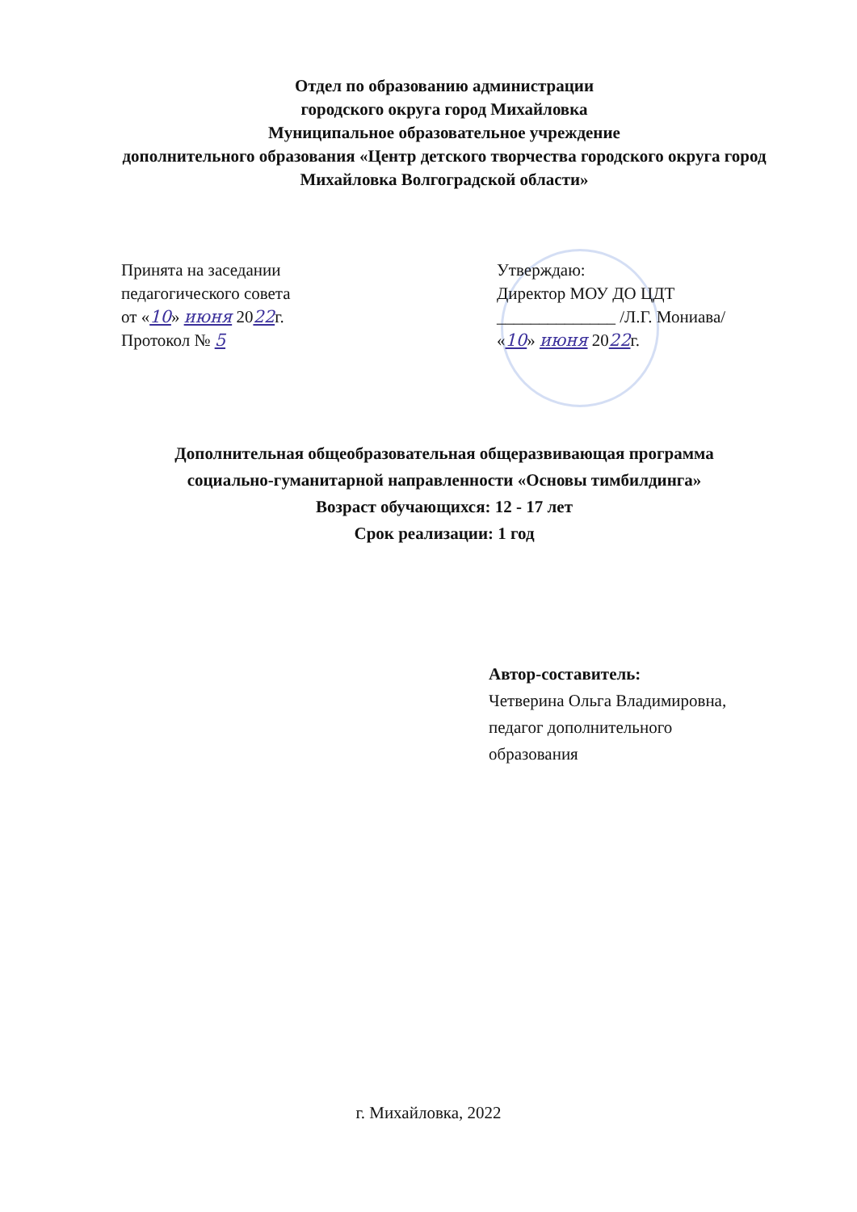Отдел по образованию администрации
городского округа город Михайловка
Муниципальное образовательное учреждение
дополнительного образования «Центр детского творчества городского округа город Михайловка Волгоградской области»
Принята на заседании
педагогического совета
от «10» июня 2022г.
Протокол № 5
Утверждаю:
Директор МОУ ДО ЦДТ
______________ /Л.Г. Мониава/
«10» июня 2022г.
Дополнительная общеобразовательная общеразвивающая программа
социально-гуманитарной направленности «Основы тимбилдинга»
Возраст обучающихся: 12 - 17 лет
Срок реализации: 1 год
Автор-составитель:
Четверина Ольга Владимировна,
педагог дополнительного
образования
г. Михайловка, 2022